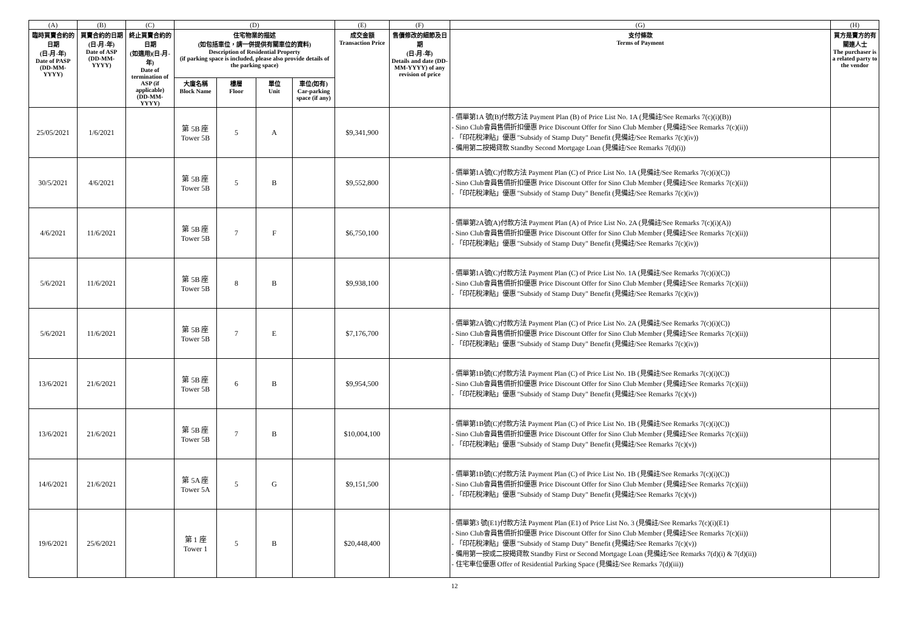| (A) | (B) | (C) | (D) | | | | (E) | (F) | (G) | (H) |
| --- | --- | --- | --- | --- | --- | --- | --- | --- | --- | --- |
| 臨時買賣合約的日期 (日-月-年) Date of PASP (DD-MM-YYYY) | 買賣合約的日期 (日-月-年) Date of ASP (DD-MM-YYYY) | 終止買賣合約的日期 (如適用)(日-月-年) Date of termination of ASP (if applicable) (DD-MM-YYYY) | 住宅物業的描述 (如包括車位，請一併提供有關車位的資料) Description of Residential Property (if parking space is included, please also provide details of the parking space) | | | | 成交金額 Transaction Price | 售價修改的細節及日期 (日-月-年) Details and date (DD-MM-YYYY) of any revision of price | 支付條款 Terms of Payment | 買方是賣方的有關連人士 The purchaser is a related party to the vendor |
| | | | 大廈名稱 Block Name | 樓層 Floor | 單位 Unit | 車位(如有) Car-parking space (if any) | | | | |
| 25/05/2021 | 1/6/2021 | | 第 5B 座 Tower 5B | 5 | A | | $9,341,900 | | - 價單第1A 號(B)付款方法 Payment Plan (B) of Price List No. 1A (見備註/See Remarks 7(c)(i)(B)) - Sino Club會員售價折扣優惠 Price Discount Offer for Sino Club Member (見備註/See Remarks 7(c)(ii)) - 「印花稅津貼」優惠 "Subsidy of Stamp Duty" Benefit (見備註/See Remarks 7(c)(iv)) - 備用第二按揭貸款 Standby Second Mortgage Loan (見備註/See Remarks 7(d)(i)) | |
| 30/5/2021 | 4/6/2021 | | 第 5B 座 Tower 5B | 5 | B | | $9,552,800 | | - 價單第1A號(C)付款方法 Payment Plan (C) of Price List No. 1A (見備註/See Remarks 7(c)(i)(C)) - Sino Club會員售價折扣優惠 Price Discount Offer for Sino Club Member (見備註/See Remarks 7(c)(ii)) - 「印花稅津貼」優惠 "Subsidy of Stamp Duty" Benefit (見備註/See Remarks 7(c)(iv)) | |
| 4/6/2021 | 11/6/2021 | | 第 5B 座 Tower 5B | 7 | F | | $6,750,100 | | - 價單第2A號(A)付款方法 Payment Plan (A) of Price List No. 2A (見備註/See Remarks 7(c)(i)(A)) - Sino Club會員售價折扣優惠 Price Discount Offer for Sino Club Member (見備註/See Remarks 7(c)(ii)) - 「印花稅津貼」優惠 "Subsidy of Stamp Duty" Benefit (見備註/See Remarks 7(c)(iv)) | |
| 5/6/2021 | 11/6/2021 | | 第 5B 座 Tower 5B | 8 | B | | $9,938,100 | | - 價單第1A號(C)付款方法 Payment Plan (C) of Price List No. 1A (見備註/See Remarks 7(c)(i)(C)) - Sino Club會員售價折扣優惠 Price Discount Offer for Sino Club Member (見備註/See Remarks 7(c)(ii)) - 「印花稅津貼」優惠 "Subsidy of Stamp Duty" Benefit (見備註/See Remarks 7(c)(iv)) | |
| 5/6/2021 | 11/6/2021 | | 第 5B 座 Tower 5B | 7 | E | | $7,176,700 | | - 價單第2A號(C)付款方法 Payment Plan (C) of Price List No. 2A (見備註/See Remarks 7(c)(i)(C)) - Sino Club會員售價折扣優惠 Price Discount Offer for Sino Club Member (見備註/See Remarks 7(c)(ii)) - 「印花稅津貼」優惠 "Subsidy of Stamp Duty" Benefit (見備註/See Remarks 7(c)(iv)) | |
| 13/6/2021 | 21/6/2021 | | 第 5B 座 Tower 5B | 6 | B | | $9,954,500 | | - 價單第1B號(C)付款方法 Payment Plan (C) of Price List No. 1B (見備註/See Remarks 7(c)(i)(C)) - Sino Club會員售價折扣優惠 Price Discount Offer for Sino Club Member (見備註/See Remarks 7(c)(ii)) - 「印花稅津貼」優惠 "Subsidy of Stamp Duty" Benefit (見備註/See Remarks 7(c)(v)) | |
| 13/6/2021 | 21/6/2021 | | 第 5B 座 Tower 5B | 7 | B | | $10,004,100 | | - 價單第1B號(C)付款方法 Payment Plan (C) of Price List No. 1B (見備註/See Remarks 7(c)(i)(C)) - Sino Club會員售價折扣優惠 Price Discount Offer for Sino Club Member (見備註/See Remarks 7(c)(ii)) - 「印花稅津貼」優惠 "Subsidy of Stamp Duty" Benefit (見備註/See Remarks 7(c)(v)) | |
| 14/6/2021 | 21/6/2021 | | 第 5A 座 Tower 5A | 5 | G | | $9,151,500 | | - 價單第1B號(C)付款方法 Payment Plan (C) of Price List No. 1B (見備註/See Remarks 7(c)(i)(C)) - Sino Club會員售價折扣優惠 Price Discount Offer for Sino Club Member (見備註/See Remarks 7(c)(ii)) - 「印花稅津貼」優惠 "Subsidy of Stamp Duty" Benefit (見備註/See Remarks 7(c)(v)) | |
| 19/6/2021 | 25/6/2021 | | 第 1 座 Tower 1 | 5 | B | | $20,448,400 | | - 價單第3 號(E1)付款方法 Payment Plan (E1) of Price List No. 3 (見備註/See Remarks 7(c)(i)(E1) - Sino Club會員售價折扣優惠 Price Discount Offer for Sino Club Member (見備註/See Remarks 7(c)(ii)) - 「印花稅津貼」優惠 "Subsidy of Stamp Duty" Benefit (見備註/See Remarks 7(c)(v)) - 備用第一按或二按揭貸款 Standby First or Second Mortgage Loan (見備註/See Remarks 7(d)(i) & 7(d)(ii)) - 住宅車位優惠 Offer of Residential Parking Space (見備註/See Remarks 7(d)(iii)) | |
12